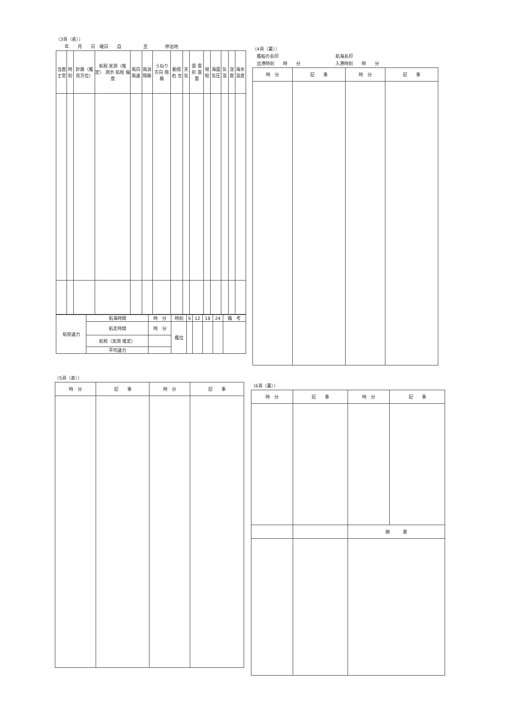（3頁（表））
　　年　　月　　日　曜日　　自　　　　　至　　　　停泊地
| 当直士官 | 時刻 | 針路（艦首方位） | 航程 実測（推定） 測示 航程 偏度 | 風向 風速 | 風浪階級 | うねり 方向 階級 | 動揺 右 左 | 天気 | 雲 雲形 雲量 | 視程 | 海面気圧 | 気温 | 湿度 | 海水温度 |
| --- | --- | --- | --- | --- | --- | --- | --- | --- | --- | --- | --- | --- | --- | --- |
| 航程速力 | 航海時間 | 時 分 | 時刻 | 6 | 12 | 18 | 24 | 備 考 |
| | 航走時間 | 時 分 | 艦位 | | | | | |
| | 航程（実測 推定） | | | | | | | |
| | 平均速力 | | | | | | | |
（4頁（裏））
　艦船の長印　　　　　　　　　　　　　航海長印
　出港時刻　　時　　分　　　　　　　　入港時刻　　時　　分
| 時 分 | 記 事 | 時 分 | 記 事 |
| --- | --- | --- | --- |
（5頁（表））
| 時 分 | 記 事 | 時 分 | 記 事 |
| --- | --- | --- | --- |
（6頁（裏））
| 時 分 | 記 事 | 時 分 | 記 事 |
| --- | --- | --- | --- |
| | | 摘 要 | |